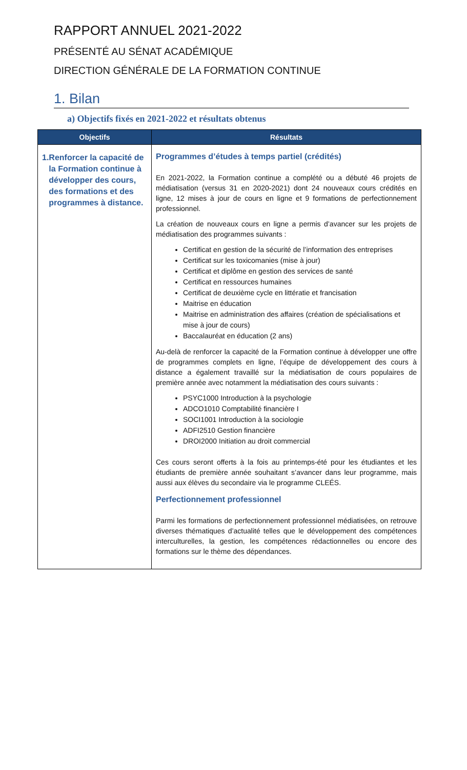RAPPORT ANNUEL 2021-2022
PRÉSENTÉ AU SÉNAT ACADÉMIQUE
DIRECTION GÉNÉRALE DE LA FORMATION CONTINUE
1. Bilan
a) Objectifs fixés en 2021-2022 et résultats obtenus
| Objectifs | Résultats |
| --- | --- |
| 1. Renforcer la capacité de la Formation continue à développer des cours, des formations et des programmes à distance. | Programmes d’études à temps partiel (crédités) En 2021-2022, la Formation continue a complété ou a débuté 46 projets de médiatisation (versus 31 en 2020-2021) dont 24 nouveaux cours crédités en ligne, 12 mises à jour de cours en ligne et 9 formations de perfectionnement professionnel. La création de nouveaux cours en ligne a permis d’avancer sur les projets de médiatisation des programmes suivants : Certificat en gestion de la sécurité de l’information des entreprises Certificat sur les toxicomanies (mise à jour) Certificat et diplôme en gestion des services de santé Certificat en ressources humaines Certificat de deuxième cycle en littératie et francisation Maitrise en éducation Maitrise en administration des affaires (création de spécialisations et mise à jour de cours) Baccalauréat en éducation (2 ans) Au-delà de renforcer la capacité de la Formation continue à développer une offre de programmes complets en ligne, l’équipe de développement des cours à distance a également travaillé sur la médiatisation de cours populaires de première année avec notamment la médiatisation des cours suivants : PSYC1000 Introduction à la psychologie ADCO1010 Comptabilité financière I SOCI1001 Introduction à la sociologie ADFI2510 Gestion financière DROI2000 Initiation au droit commercial Ces cours seront offerts à la fois au printemps-été pour les étudiantes et les étudiants de première année souhaitant s’avancer dans leur programme, mais aussi aux élèves du secondaire via le programme CLEÉS. Perfectionnement professionnel Parmi les formations de perfectionnement professionnel médiatisées, on retrouve diverses thématiques d’actualité telles que le développement des compétences interculturelles, la gestion, les compétences rédactionnelles ou encore des formations sur le thème des dépendances. |